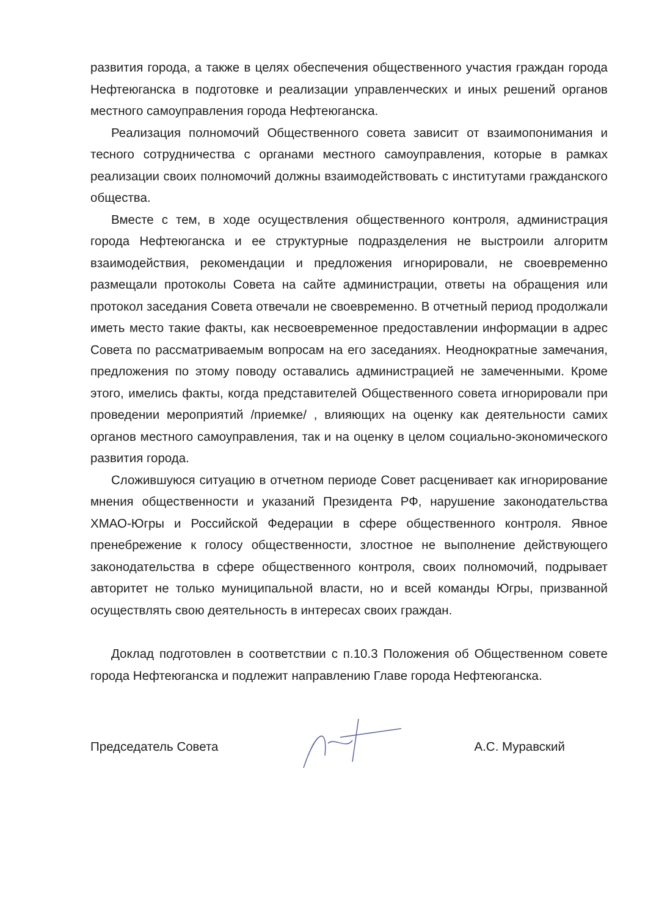развития города, а также в целях обеспечения общественного участия граждан города Нефтеюганска в подготовке и реализации управленческих и иных решений органов местного самоуправления города Нефтеюганска.
Реализация полномочий Общественного совета зависит от взаимопонимания и тесного сотрудничества с органами местного самоуправления, которые в рамках реализации своих полномочий должны взаимодействовать с институтами гражданского общества.
Вместе с тем, в ходе осуществления общественного контроля, администрация города Нефтеюганска и ее структурные подразделения не выстроили алгоритм взаимодействия, рекомендации и предложения игнорировали, не своевременно размещали протоколы Совета на сайте администрации, ответы на обращения или протокол заседания Совета отвечали не своевременно. В отчетный период продолжали иметь место такие факты, как несвоевременное предоставлении информации в адрес Совета по рассматриваемым вопросам на его заседаниях. Неоднократные замечания, предложения по этому поводу оставались администрацией не замеченными. Кроме этого, имелись факты, когда представителей Общественного совета игнорировали при проведении мероприятий /приемке/ , влияющих на оценку как деятельности самих органов местного самоуправления, так и на оценку в целом социально-экономического развития города.
Сложившуюся ситуацию в отчетном периоде Совет расценивает как игнорирование мнения общественности и указаний Президента РФ, нарушение законодательства ХМАО-Югры и Российской Федерации в сфере общественного контроля. Явное пренебрежение к голосу общественности, злостное не выполнение действующего законодательства в сфере общественного контроля, своих полномочий, подрывает авторитет не только муниципальной власти, но и всей команды Югры, призванной осуществлять свою деятельность в интересах своих граждан.
Доклад подготовлен в соответствии с п.10.3 Положения об Общественном совете города Нефтеюганска и подлежит направлению Главе города Нефтеюганска.
Председатель Совета А.С. Муравский